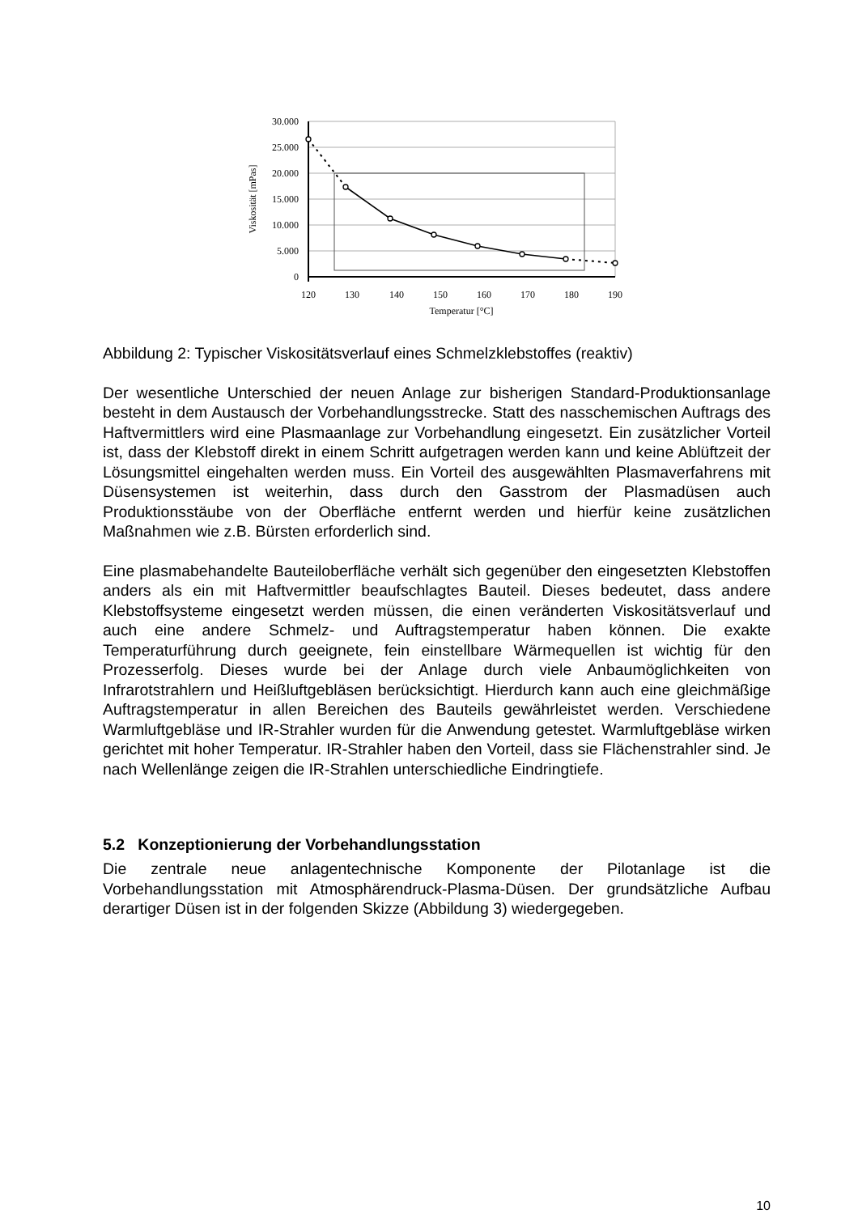30.000
25.000
20.000
15.000
10.000
5.000
0
120
130
140
150
160
170
180
190
Temperatur [°C]
Viskosität [mPas]
Abbildung 2: Typischer Viskositätsverlauf eines Schmelzklebstoffes (reaktiv)
Der wesentliche Unterschied der neuen Anlage zur bisherigen Standard-Produktionsanlage besteht in dem Austausch der Vorbehandlungsstrecke. Statt des nasschemischen Auftrags des Haftvermittlers wird eine Plasmaanlage zur Vorbehandlung eingesetzt. Ein zusätzlicher Vorteil ist, dass der Klebstoff direkt in einem Schritt aufgetragen werden kann und keine Ablüftzeit der Lösungsmittel eingehalten werden muss. Ein Vorteil des ausgewählten Plasmaverfahrens mit Düsensystemen ist weiterhin, dass durch den Gasstrom der Plasmadüsen auch Produktionsstäube von der Oberfläche entfernt werden und hierfür keine zusätzlichen Maßnahmen wie z.B. Bürsten erforderlich sind.
Eine plasmabehandelte Bauteiloberfläche verhält sich gegenüber den eingesetzten Klebstoffen anders als ein mit Haftvermittler beaufschlagtes Bauteil. Dieses bedeutet, dass andere Klebstoffsysteme eingesetzt werden müssen, die einen veränderten Viskositätsverlauf und auch eine andere Schmelz- und Auftragstemperatur haben können. Die exakte Temperaturführung durch geeignete, fein einstellbare Wärmequellen ist wichtig für den Prozesserfolg. Dieses wurde bei der Anlage durch viele Anbaumöglichkeiten von Infrarotstrahlern und Heißluftgebläsen berücksichtigt. Hierdurch kann auch eine gleichmäßige Auftragstemperatur in allen Bereichen des Bauteils gewährleistet werden. Verschiedene Warmluftgebläse und IR-Strahler wurden für die Anwendung getestet. Warmluftgebläse wirken gerichtet mit hoher Temperatur. IR-Strahler haben den Vorteil, dass sie Flächenstrahler sind. Je nach Wellenlänge zeigen die IR-Strahlen unterschiedliche Eindringtiefe.
5.2 Konzeptionierung der Vorbehandlungsstation
Die zentrale neue anlagentechnische Komponente der Pilotanlage ist die Vorbehandlungsstation mit Atmosphärendruck-Plasma-Düsen. Der grundsätzliche Aufbau derartiger Düsen ist in der folgenden Skizze (Abbildung 3) wiedergegeben.
10